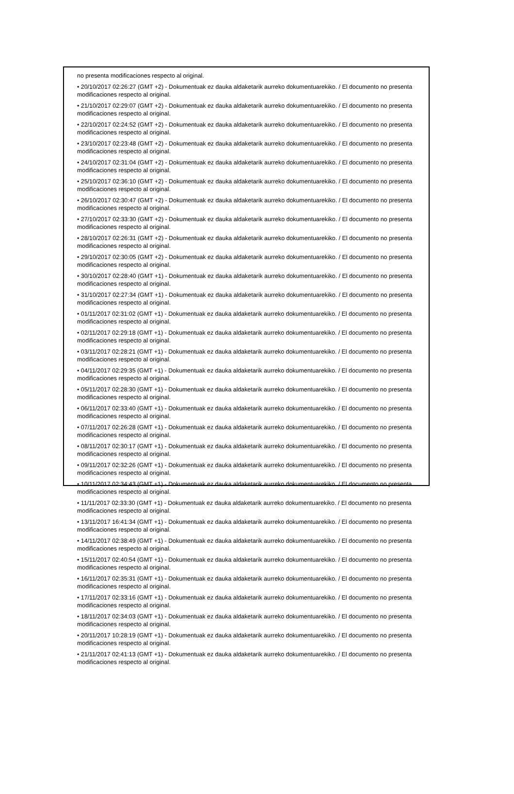no presenta modificaciones respecto al original.
• 20/10/2017 02:26:27 (GMT +2) - Dokumentuak ez dauka aldaketarik aurreko dokumentuarekiko. / El documento no presenta modificaciones respecto al original.
• 21/10/2017 02:29:07 (GMT +2) - Dokumentuak ez dauka aldaketarik aurreko dokumentuarekiko. / El documento no presenta modificaciones respecto al original.
• 22/10/2017 02:24:52 (GMT +2) - Dokumentuak ez dauka aldaketarik aurreko dokumentuarekiko. / El documento no presenta modificaciones respecto al original.
• 23/10/2017 02:23:48 (GMT +2) - Dokumentuak ez dauka aldaketarik aurreko dokumentuarekiko. / El documento no presenta modificaciones respecto al original.
• 24/10/2017 02:31:04 (GMT +2) - Dokumentuak ez dauka aldaketarik aurreko dokumentuarekiko. / El documento no presenta modificaciones respecto al original.
• 25/10/2017 02:36:10 (GMT +2) - Dokumentuak ez dauka aldaketarik aurreko dokumentuarekiko. / El documento no presenta modificaciones respecto al original.
• 26/10/2017 02:30:47 (GMT +2) - Dokumentuak ez dauka aldaketarik aurreko dokumentuarekiko. / El documento no presenta modificaciones respecto al original.
• 27/10/2017 02:33:30 (GMT +2) - Dokumentuak ez dauka aldaketarik aurreko dokumentuarekiko. / El documento no presenta modificaciones respecto al original.
• 28/10/2017 02:26:31 (GMT +2) - Dokumentuak ez dauka aldaketarik aurreko dokumentuarekiko. / El documento no presenta modificaciones respecto al original.
• 29/10/2017 02:30:05 (GMT +2) - Dokumentuak ez dauka aldaketarik aurreko dokumentuarekiko. / El documento no presenta modificaciones respecto al original.
• 30/10/2017 02:28:40 (GMT +1) - Dokumentuak ez dauka aldaketarik aurreko dokumentuarekiko. / El documento no presenta modificaciones respecto al original.
• 31/10/2017 02:27:34 (GMT +1) - Dokumentuak ez dauka aldaketarik aurreko dokumentuarekiko. / El documento no presenta modificaciones respecto al original.
• 01/11/2017 02:31:02 (GMT +1) - Dokumentuak ez dauka aldaketarik aurreko dokumentuarekiko. / El documento no presenta modificaciones respecto al original.
• 02/11/2017 02:29:18 (GMT +1) - Dokumentuak ez dauka aldaketarik aurreko dokumentuarekiko. / El documento no presenta modificaciones respecto al original.
• 03/11/2017 02:28:21 (GMT +1) - Dokumentuak ez dauka aldaketarik aurreko dokumentuarekiko. / El documento no presenta modificaciones respecto al original.
• 04/11/2017 02:29:35 (GMT +1) - Dokumentuak ez dauka aldaketarik aurreko dokumentuarekiko. / El documento no presenta modificaciones respecto al original.
• 05/11/2017 02:28:30 (GMT +1) - Dokumentuak ez dauka aldaketarik aurreko dokumentuarekiko. / El documento no presenta modificaciones respecto al original.
• 06/11/2017 02:33:40 (GMT +1) - Dokumentuak ez dauka aldaketarik aurreko dokumentuarekiko. / El documento no presenta modificaciones respecto al original.
• 07/11/2017 02:26:28 (GMT +1) - Dokumentuak ez dauka aldaketarik aurreko dokumentuarekiko. / El documento no presenta modificaciones respecto al original.
• 08/11/2017 02:30:17 (GMT +1) - Dokumentuak ez dauka aldaketarik aurreko dokumentuarekiko. / El documento no presenta modificaciones respecto al original.
• 09/11/2017 02:32:26 (GMT +1) - Dokumentuak ez dauka aldaketarik aurreko dokumentuarekiko. / El documento no presenta modificaciones respecto al original.
• 10/11/2017 02:34:43 (GMT +1) - Dokumentuak ez dauka aldaketarik aurreko dokumentuarekiko. / El documento no presenta modificaciones respecto al original.
• 11/11/2017 02:33:30 (GMT +1) - Dokumentuak ez dauka aldaketarik aurreko dokumentuarekiko. / El documento no presenta modificaciones respecto al original.
• 13/11/2017 16:41:34 (GMT +1) - Dokumentuak ez dauka aldaketarik aurreko dokumentuarekiko. / El documento no presenta modificaciones respecto al original.
• 14/11/2017 02:38:49 (GMT +1) - Dokumentuak ez dauka aldaketarik aurreko dokumentuarekiko. / El documento no presenta modificaciones respecto al original.
• 15/11/2017 02:40:54 (GMT +1) - Dokumentuak ez dauka aldaketarik aurreko dokumentuarekiko. / El documento no presenta modificaciones respecto al original.
• 16/11/2017 02:35:31 (GMT +1) - Dokumentuak ez dauka aldaketarik aurreko dokumentuarekiko. / El documento no presenta modificaciones respecto al original.
• 17/11/2017 02:33:16 (GMT +1) - Dokumentuak ez dauka aldaketarik aurreko dokumentuarekiko. / El documento no presenta modificaciones respecto al original.
• 18/11/2017 02:34:03 (GMT +1) - Dokumentuak ez dauka aldaketarik aurreko dokumentuarekiko. / El documento no presenta modificaciones respecto al original.
• 20/11/2017 10:28:19 (GMT +1) - Dokumentuak ez dauka aldaketarik aurreko dokumentuarekiko. / El documento no presenta modificaciones respecto al original.
• 21/11/2017 02:41:13 (GMT +1) - Dokumentuak ez dauka aldaketarik aurreko dokumentuarekiko. / El documento no presenta modificaciones respecto al original.